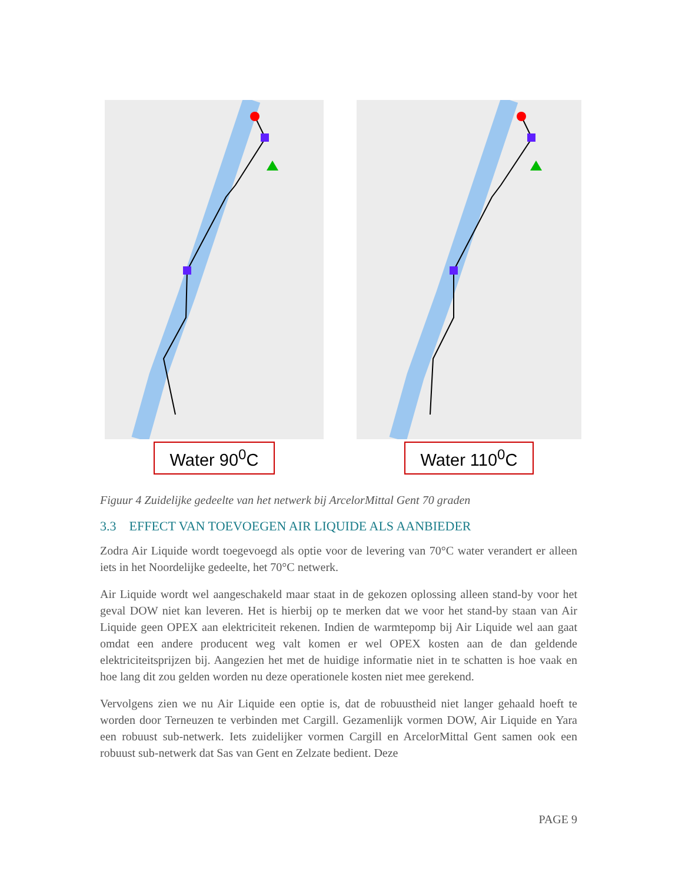Water 90<sup>0</sup>C
Water 110<sup>0</sup>C
Figuur 4 Zuidelijke gedeelte van het netwerk bij ArcelorMittal Gent 70 graden
3.3 EFFECT VAN TOEVOEGEN AIR LIQUIDE ALS AANBIEDER
Zodra Air Liquide wordt toegevoegd als optie voor de levering van 70°C water verandert er alleen iets in het Noordelijke gedeelte, het 70°C netwerk.
Air Liquide wordt wel aangeschakeld maar staat in de gekozen oplossing alleen stand-by voor het geval DOW niet kan leveren. Het is hierbij op te merken dat we voor het stand-by staan van Air Liquide geen OPEX aan elektriciteit rekenen. Indien de warmtepomp bij Air Liquide wel aan gaat omdat een andere producent weg valt komen er wel OPEX kosten aan de dan geldende elektriciteitsprijzen bij. Aangezien het met de huidige informatie niet in te schatten is hoe vaak en hoe lang dit zou gelden worden nu deze operationele kosten niet mee gerekend.
Vervolgens zien we nu Air Liquide een optie is, dat de robuustheid niet langer gehaald hoeft te worden door Terneuzen te verbinden met Cargill. Gezamenlijk vormen DOW, Air Liquide en Yara een robuust sub-netwerk. Iets zuidelijker vormen Cargill en ArcelorMittal Gent samen ook een robuust sub-netwerk dat Sas van Gent en Zelzate bedient. Deze
PAGE 9